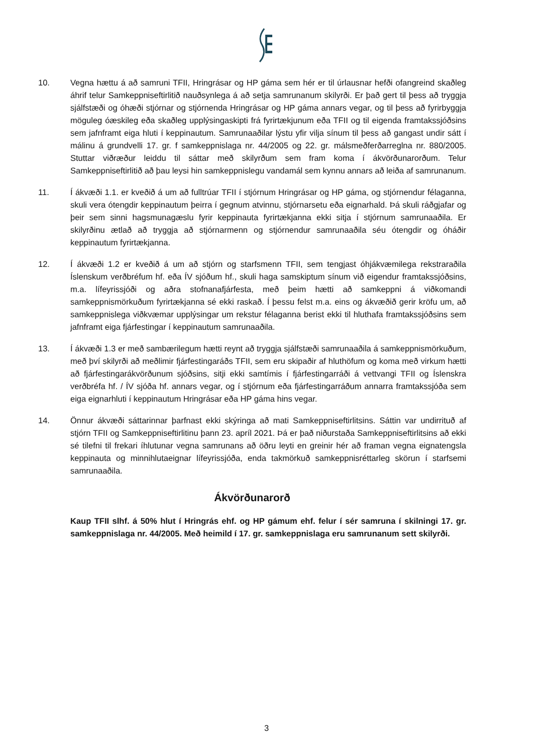10. Vegna hættu á að samruni TFII, Hringrásar og HP gáma sem hér er til úrlausnar hefði ofangreind skaðleg áhrif telur Samkeppniseftirlitið nauðsynlega á að setja samrunanum skilyrði. Er það gert til þess að tryggja sjálfstæði og óhæði stjórnar og stjórnenda Hringrásar og HP gáma annars vegar, og til þess að fyrirbyggja möguleg óæskileg eða skaðleg upplýsingaskipti frá fyrirtækjunum eða TFII og til eigenda framtakssjóðsins sem jafnframt eiga hluti í keppinautum. Samrunaaðilar lýstu yfir vilja sínum til þess að gangast undir sátt í málinu á grundvelli 17. gr. f samkeppnislaga nr. 44/2005 og 22. gr. málsmeðferðarreglna nr. 880/2005. Stuttar viðræður leiddu til sáttar með skilyrðum sem fram koma í ákvörðunarorðum. Telur Samkeppniseftirlitið að þau leysi hin samkeppnislegu vandamál sem kynnu annars að leiða af samrunanum.
11. Í ákvæði 1.1. er kveðið á um að fulltrúar TFII í stjórnum Hringrásar og HP gáma, og stjórnendur félaganna, skuli vera ótengdir keppinautum þeirra í gegnum atvinnu, stjórnarsetu eða eignarhald. Þá skuli ráðgjafar og þeir sem sinni hagsmunagæslu fyrir keppinauta fyrirtækjanna ekki sitja í stjórnum samrunaaðila. Er skilyrðinu ætlað að tryggja að stjórnarmenn og stjórnendur samrunaaðila séu ótengdir og óháðir keppinautum fyrirtækjanna.
12. Í ákvæði 1.2 er kveðið á um að stjórn og starfsmenn TFII, sem tengjast óhjákvæmilega rekstraraðila Íslenskum verðbréfum hf. eða ÍV sjóðum hf., skuli haga samskiptum sínum við eigendur framtakssjóðsins, m.a. lífeyrissjóði og aðra stofnanafjárfesta, með þeim hætti að samkeppni á viðkomandi samkeppnismörkuðum fyrirtækjanna sé ekki raskað. Í þessu felst m.a. eins og ákvæðið gerir kröfu um, að samkeppnislega viðkvæmar upplýsingar um rekstur félaganna berist ekki til hluthafa framtakssjóðsins sem jafnframt eiga fjárfestingar í keppinautum samrunaaðila.
13. Í ákvæði 1.3 er með sambærilegum hætti reynt að tryggja sjálfstæði samrunaaðila á samkeppnismörkuðum, með því skilyrði að meðlimir fjárfestingaráðs TFII, sem eru skipaðir af hluthöfum og koma með virkum hætti að fjárfestingarákvörðunum sjóðsins, sitji ekki samtímis í fjárfestingarráði á vettvangi TFII og Íslenskra verðbréfa hf. / ÍV sjóða hf. annars vegar, og í stjórnum eða fjárfestingarráðum annarra framtakssjóða sem eiga eignarhluti í keppinautum Hringrásar eða HP gáma hins vegar.
14. Önnur ákvæði sáttarinnar þarfnast ekki skýringa að mati Samkeppniseftirlitsins. Sáttin var undirrituð af stjórn TFII og Samkeppniseftirlitinu þann 23. apríl 2021. Þá er það niðurstaða Samkeppniseftirlitsins að ekki sé tilefni til frekari íhlutunar vegna samrunans að öðru leyti en greinir hér að framan vegna eignatengsla keppinauta og minnihlutaeignar lífeyrissjóða, enda takmörkuð samkeppnisréttarleg skörun í starfsemi samrunaaðila.
Ákvörðunarorð
Kaup TFII slhf. á 50% hlut í Hringrás ehf. og HP gámum ehf. felur í sér samruna í skilningi 17. gr. samkeppnislaga nr. 44/2005. Með heimild í 17. gr. samkeppnislaga eru samrunanum sett skilyrði.
3